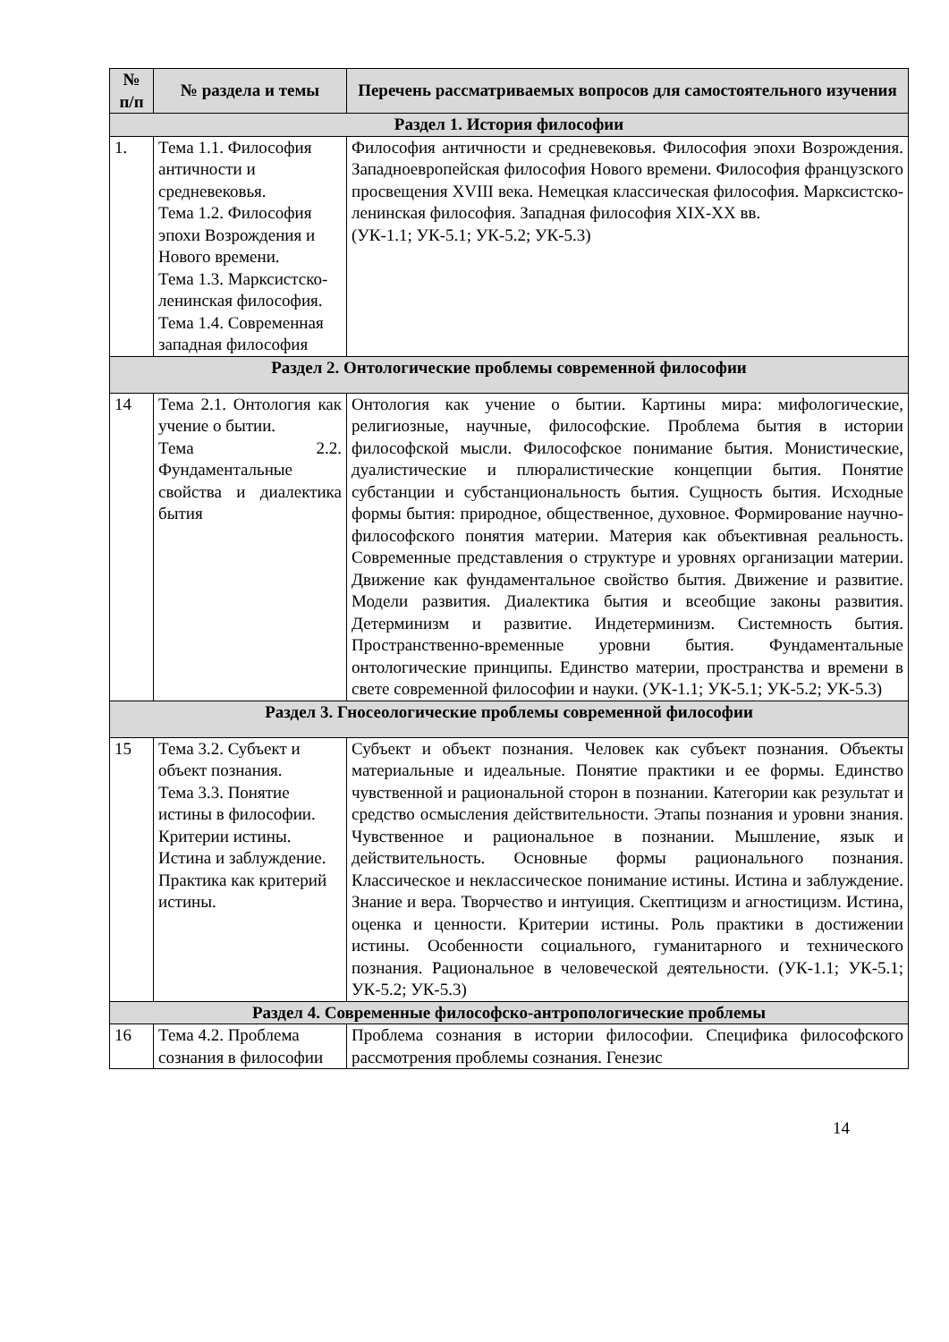| № п/п | № раздела и темы | Перечень рассматриваемых вопросов для самостоятельного изучения |
| --- | --- | --- |
| Раздел 1. История философии | | |
| 1. | Тема 1.1. Философия античности и средневековья. Тема 1.2. Философия эпохи Возрождения и Нового времени. Тема 1.3. Марксистско-ленинская философия. Тема 1.4. Современная западная философия | Философия античности и средневековья. Философия эпохи Возрождения. Западноевропейская философия Нового времени. Философия французского просвещения XVIII века. Немецкая классическая философия. Марксистско-ленинская философия. Западная философия XIX-XX вв. (УК-1.1; УК-5.1; УК-5.2; УК-5.3) |
| Раздел 2. Онтологические проблемы современной философии | | |
| 14 | Тема 2.1. Онтология как учение о бытии. Тема 2.2. Фундаментальные свойства и диалектика бытия | Онтология как учение о бытии. Картины мира: мифологические, религиозные, научные, философские. Проблема бытия в истории философской мысли. Философское понимание бытия. Монистические, дуалистические и плюралистические концепции бытия. Понятие субстанции и субстанциональность бытия. Сущность бытия. Исходные формы бытия: природное, общественное, духовное. Формирование научно-философского понятия материи. Материя как объективная реальность. Современные представления о структуре и уровнях организации материи. Движение как фундаментальное свойство бытия. Движение и развитие. Модели развития. Диалектика бытия и всеобщие законы развития. Детерминизм и развитие. Индетерминизм. Системность бытия. Пространственно-временные уровни бытия. Фундаментальные онтологические принципы. Единство материи, пространства и времени в свете современной философии и науки. (УК-1.1; УК-5.1; УК-5.2; УК-5.3) |
| Раздел 3. Гносеологические проблемы современной философии | | |
| 15 | Тема 3.2. Субъект и объект познания. Тема 3.3. Понятие истины в философии. Критерии истины. Истина и заблуждение. Практика как критерий истины. | Субъект и объект познания. Человек как субъект познания. Объекты материальные и идеальные. Понятие практики и ее формы. Единство чувственной и рациональной сторон в познании. Категории как результат и средство осмысления действительности. Этапы познания и уровни знания. Чувственное и рациональное в познании. Мышление, язык и действительность. Основные формы рационального познания. Классическое и неклассическое понимание истины. Истина и заблуждение. Знание и вера. Творчество и интуиция. Скептицизм и агностицизм. Истина, оценка и ценности. Критерии истины. Роль практики в достижении истины. Особенности социального, гуманитарного и технического познания. Рациональное в человеческой деятельности. (УК-1.1; УК-5.1; УК-5.2; УК-5.3) |
| Раздел 4. Современные философско-антропологические проблемы | | |
| 16 | Тема 4.2. Проблема сознания в философии | Проблема сознания в истории философии. Специфика философского рассмотрения проблемы сознания. Генезис |
14